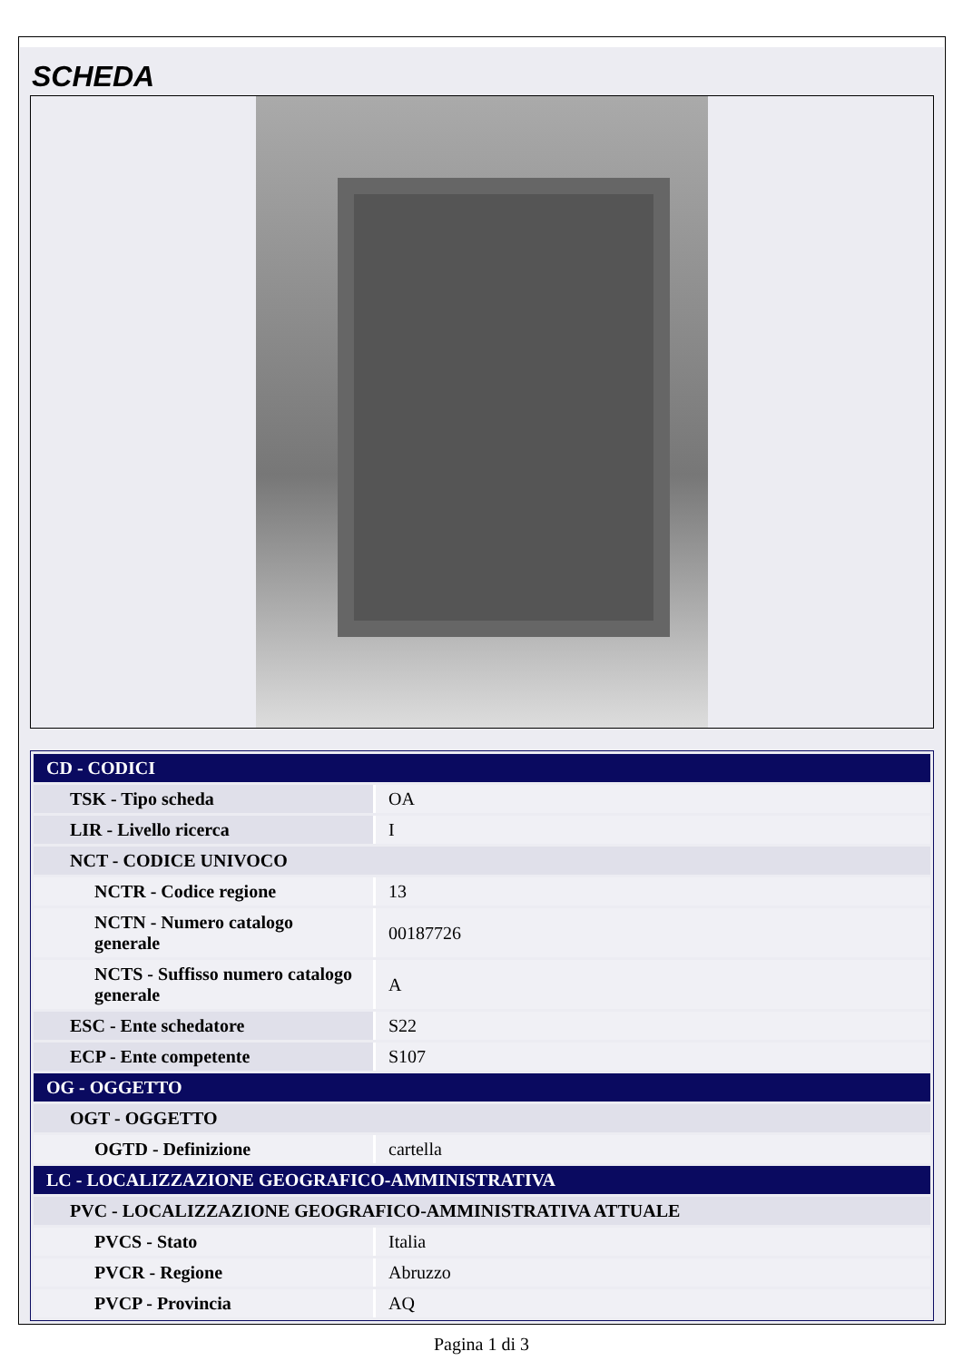SCHEDA
| CD - CODICI | |
| TSK - Tipo scheda | OA |
| LIR - Livello ricerca | I |
| NCT - CODICE UNIVOCO | |
| NCTR - Codice regione | 13 |
| NCTN - Numero catalogo generale | 00187726 |
| NCTS - Suffisso numero catalogo generale | A |
| ESC - Ente schedatore | S22 |
| ECP - Ente competente | S107 |
| OG - OGGETTO | |
| OGT - OGGETTO | |
| OGTD - Definizione | cartella |
| LC - LOCALIZZAZIONE GEOGRAFICO-AMMINISTRATIVA | |
| PVC - LOCALIZZAZIONE GEOGRAFICO-AMMINISTRATIVA ATTUALE | |
| PVCS - Stato | Italia |
| PVCR - Regione | Abruzzo |
| PVCP - Provincia | AQ |
Pagina 1 di 3